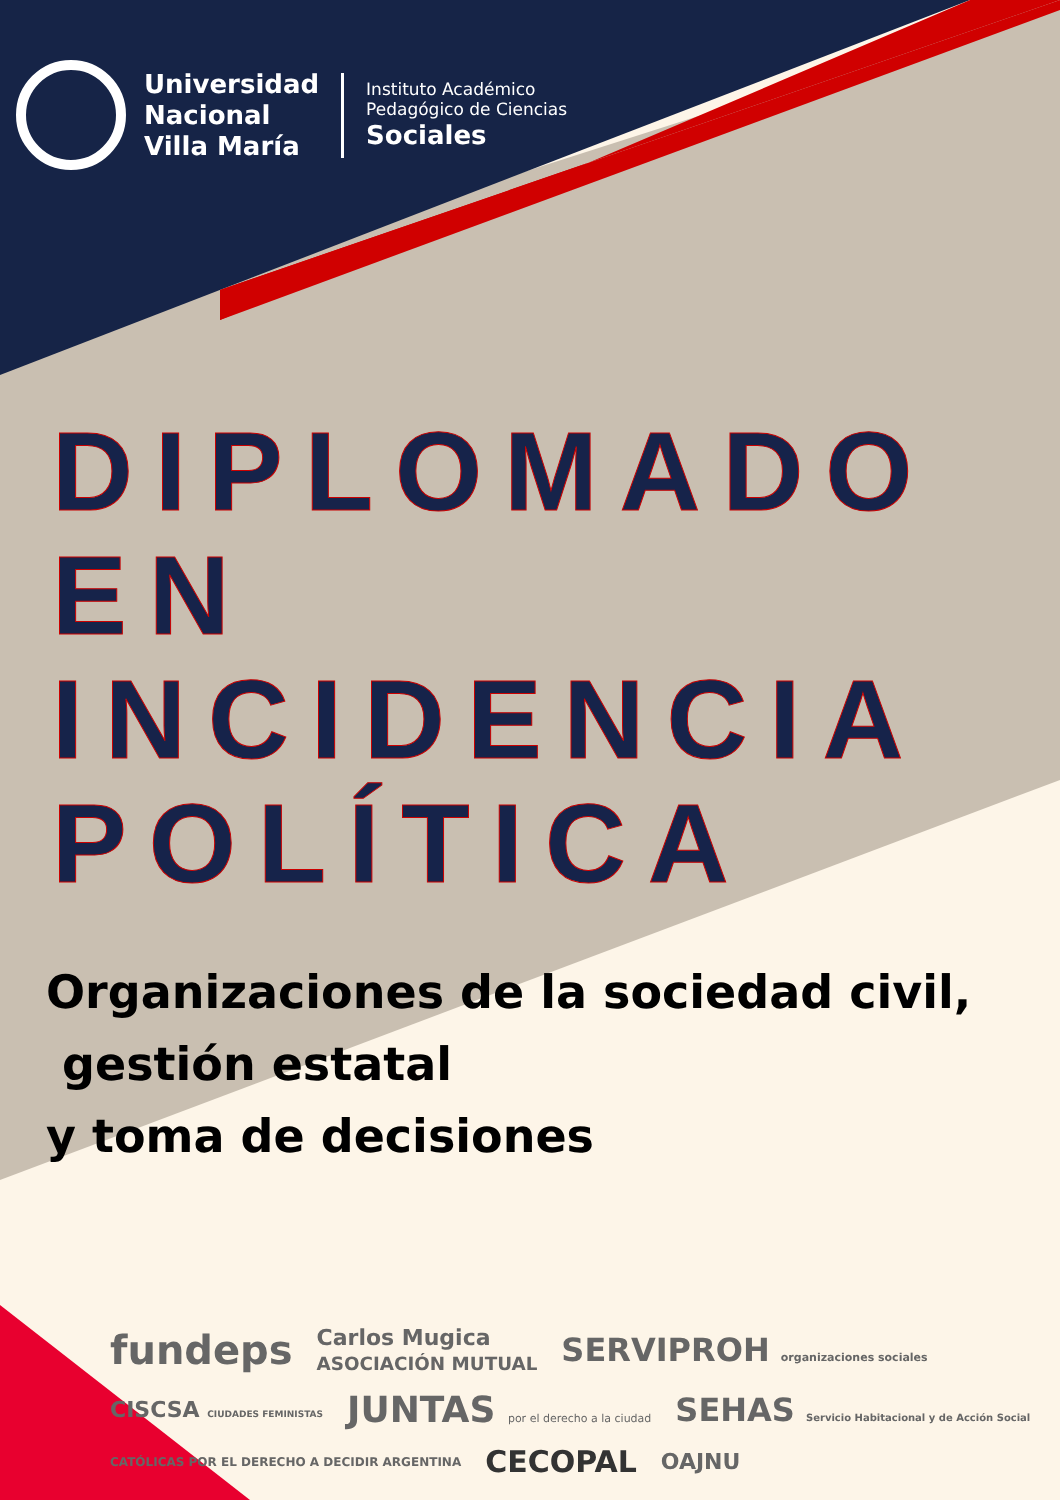Universidad
Nacional
Villa María
Instituto Académico
Pedagógico de Ciencias
Sociales
DIPLOMADO EN INCIDENCIA POLÍTICA
Organizaciones de la sociedad civil,
gestión estatal
y toma de decisiones
fundeps Carlos Mugica
ASOCIACIÓN MUTUAL SERVIPROH organizaciones sociales CISCSA CIUDADES FEMINISTAS JUNTAS por el derecho a la ciudad SEHAS Servicio Habitacional y de Acción Social CATÓLICAS POR EL DERECHO A DECIDIR ARGENTINA CECOPAL OAJNU